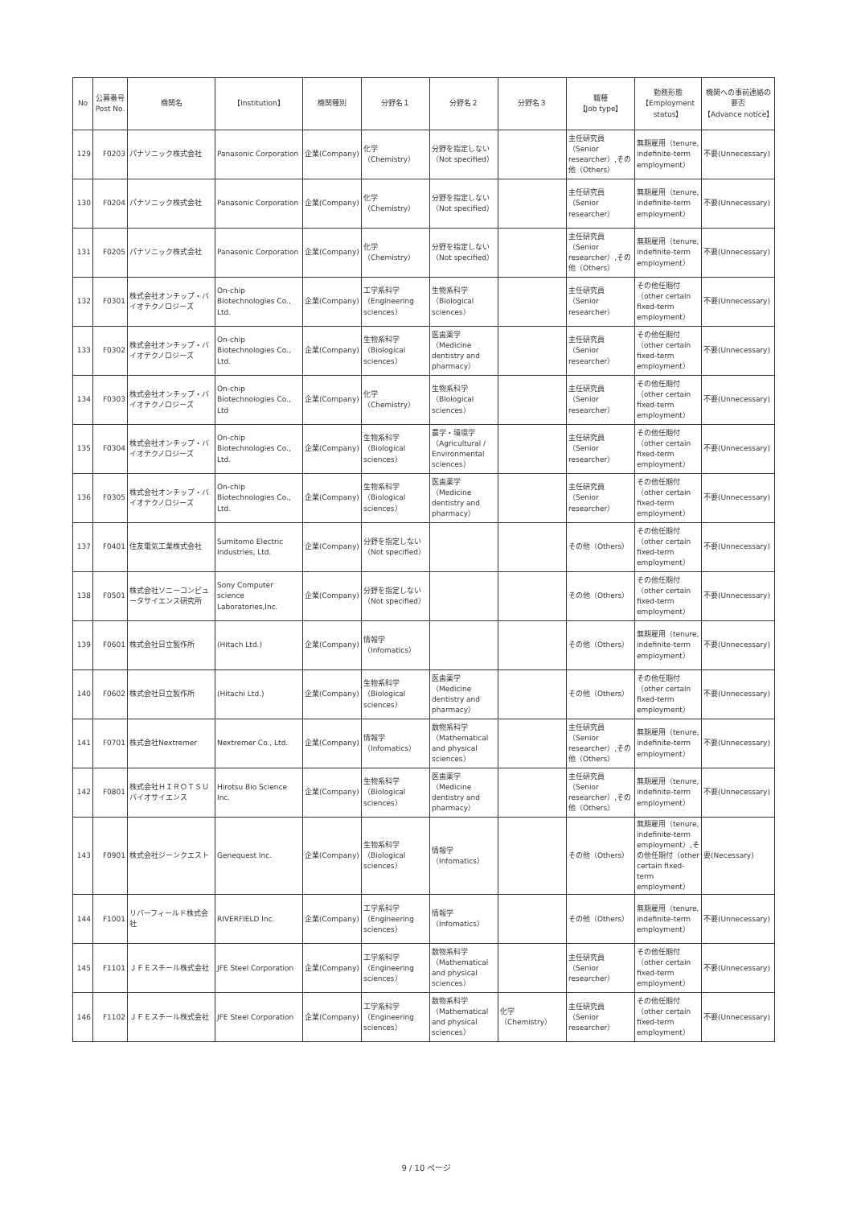| No | 公募番号 Post No. | 機関名 | 【Institution】 | 機関種別 | 分野名１ | 分野名２ | 分野名３ | 職種 【Job type】 | 勤務形態 【Employment status】 | 機関への事前連絡の要否 【Advance notice】 |
| --- | --- | --- | --- | --- | --- | --- | --- | --- | --- | --- |
| 129 | F0203 | パナソニック株式会社 | Panasonic Corporation | 企業(Company) | 化学（Chemistry） | 分野を指定しない（Not specified） | | 主任研究員（Senior researcher）,その他（Others） | 無期雇用（tenure, indefinite-term employment） | 不要(Unnecessary) |
| 130 | F0204 | パナソニック株式会社 | Panasonic Corporation | 企業(Company) | 化学（Chemistry） | 分野を指定しない（Not specified） | | 主任研究員（Senior researcher） | 無期雇用（tenure, indefinite-term employment） | 不要(Unnecessary) |
| 131 | F0205 | パナソニック株式会社 | Panasonic Corporation | 企業(Company) | 化学（Chemistry） | 分野を指定しない（Not specified） | | 主任研究員（Senior researcher）,その他（Others） | 無期雇用（tenure, indefinite-term employment） | 不要(Unnecessary) |
| 132 | F0301 | 株式会社オンチップ・バイオテクノロジーズ | On-chip Biotechnologies Co., Ltd. | 企業(Company) | 工学系科学（Engineering sciences） | 生物系科学（Biological sciences） | | 主任研究員（Senior researcher） | その他任期付（other certain fixed-term employment） | 不要(Unnecessary) |
| 133 | F0302 | 株式会社オンチップ・バイオテクノロジーズ | On-chip Biotechnologies Co., Ltd. | 企業(Company) | 生物系科学（Biological sciences） | 医歯薬学（Medicine dentistry and pharmacy） | | 主任研究員（Senior researcher） | その他任期付（other certain fixed-term employment） | 不要(Unnecessary) |
| 134 | F0303 | 株式会社オンチップ・バイオテクノロジーズ | On-chip Biotechnologies Co., Ltd | 企業(Company) | 化学（Chemistry） | 生物系科学（Biological sciences） | | 主任研究員（Senior researcher） | その他任期付（other certain fixed-term employment） | 不要(Unnecessary) |
| 135 | F0304 | 株式会社オンチップ・バイオテクノロジーズ | On-chip Biotechnologies Co., Ltd. | 企業(Company) | 生物系科学（Biological sciences） | 農学・環境学（Agricultural / Environmental sciences） | | 主任研究員（Senior researcher） | その他任期付（other certain fixed-term employment） | 不要(Unnecessary) |
| 136 | F0305 | 株式会社オンチップ・バイオテクノロジーズ | On-chip Biotechnologies Co., Ltd. | 企業(Company) | 生物系科学（Biological sciences） | 医歯薬学（Medicine dentistry and pharmacy） | | 主任研究員（Senior researcher） | その他任期付（other certain fixed-term employment） | 不要(Unnecessary) |
| 137 | F0401 | 住友電気工業株式会社 | Sumitomo Electric Industries, Ltd. | 企業(Company) | 分野を指定しない（Not specified） | | | その他（Others） | その他任期付（other certain fixed-term employment） | 不要(Unnecessary) |
| 138 | F0501 | 株式会社ソニーコンピュータサイエンス研究所 | Sony Computer science Laboratories,Inc. | 企業(Company) | 分野を指定しない（Not specified） | | | その他（Others） | その他任期付（other certain fixed-term employment） | 不要(Unnecessary) |
| 139 | F0601 | 株式会社日立製作所 | (Hitach Ltd.) | 企業(Company) | 情報学（Infomatics） | | | その他（Others） | 無期雇用（tenure, indefinite-term employment） | 不要(Unnecessary) |
| 140 | F0602 | 株式会社日立製作所 | (Hitachi Ltd.) | 企業(Company) | 生物系科学（Biological sciences） | 医歯薬学（Medicine dentistry and pharmacy） | | その他（Others） | その他任期付（other certain fixed-term employment） | 不要(Unnecessary) |
| 141 | F0701 | 株式会社Nextremer | Nextremer Co., Ltd. | 企業(Company) | 情報学（Infomatics） | 数物系科学（Mathematical and physical sciences） | | 主任研究員（Senior researcher）,その他（Others） | 無期雇用（tenure, indefinite-term employment） | 不要(Unnecessary) |
| 142 | F0801 | 株式会社ＨＩＲＯＴＳＵバイオサイエンス | Hirotsu Bio Science Inc. | 企業(Company) | 生物系科学（Biological sciences） | 医歯薬学（Medicine dentistry and pharmacy） | | 主任研究員（Senior researcher）,その他（Others） | 無期雇用（tenure, indefinite-term employment） | 不要(Unnecessary) |
| 143 | F0901 | 株式会社ジーンクエスト | Genequest Inc. | 企業(Company) | 生物系科学（Biological sciences） | 情報学（Infomatics） | | その他（Others） | 無期雇用（tenure, indefinite-term employment）,その他任期付（other certain fixed-term employment） | 要(Necessary) |
| 144 | F1001 | リバーフィールド株式会社 | RIVERFIELD Inc. | 企業(Company) | 工学系科学（Engineering sciences） | 情報学（Infomatics） | | その他（Others） | 無期雇用（tenure, indefinite-term employment） | 不要(Unnecessary) |
| 145 | F1101 | ＪＦＥスチール株式会社 | JFE Steel Corporation | 企業(Company) | 工学系科学（Engineering sciences） | 数物系科学（Mathematical and physical sciences） | | 主任研究員（Senior researcher） | その他任期付（other certain fixed-term employment） | 不要(Unnecessary) |
| 146 | F1102 | ＪＦＥスチール株式会社 | JFE Steel Corporation | 企業(Company) | 工学系科学（Engineering sciences） | 数物系科学（Mathematical and physical sciences） | 化学（Chemistry） | 主任研究員（Senior researcher） | その他任期付（other certain fixed-term employment） | 不要(Unnecessary) |
9 / 10 ページ